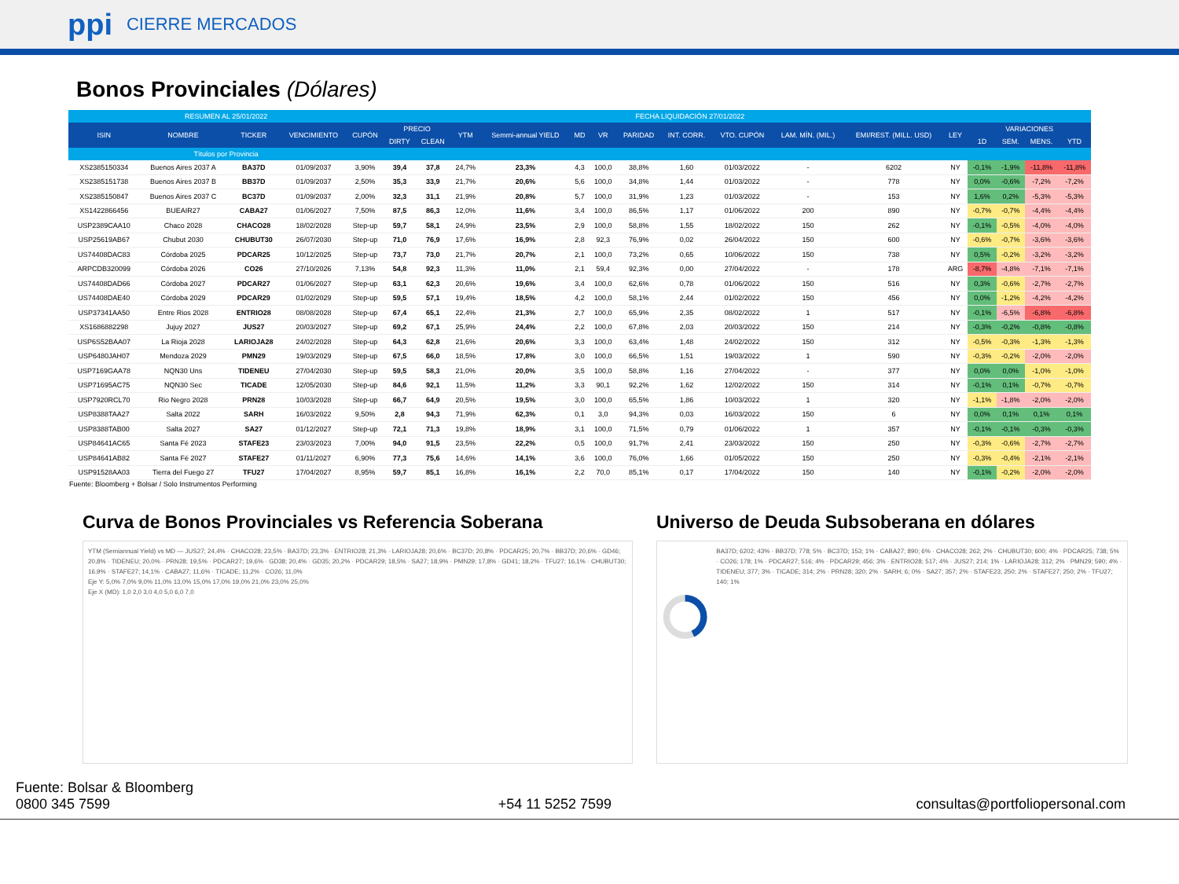ppi CIERRE MERCADOS
Bonos Provinciales (Dólares)
| RESUMEN AL 25/01/2022 | | | | | FECHA LIQUIDACIÓN 27/01/2022 | | | | | | | | | | | | | | | |
| --- | --- | --- | --- | --- | --- | --- | --- | --- | --- | --- | --- | --- | --- | --- | --- | --- | --- | --- | --- | --- |
| ISIN | NOMBRE | TICKER | VENCIMIENTO | CUPÓN | PRECIO | | YTM | Semmi-annual YIELD | MD | VR | PARIDAD | INT. CORR. | VTO. CUPÓN | LAM. MÍN. (MIL.) | EMI/REST. (MILL. USD) | LEY | VARIACIONES | | | |
| | | | | | DIRTY | CLEAN | | | | | | | | | | | 1D | SEM. | MENS. | YTD |
| Títulos por Provincia | | | | | | | | | | | | | | | | | | | | |
| XS2385150334 | Buenos Aires 2037 A | BA37D | 01/09/2037 | 3,90% | 39,4 | 37,8 | 24,7% | 23,3% | 4,3 | 100,0 | 38,8% | 1,60 | 01/03/2022 | - | 6202 | NY | -0,1% | -1,9% | -11,8% | -11,8% |
| XS2385151738 | Buenos Aires 2037 B | BB37D | 01/09/2037 | 2,50% | 35,3 | 33,9 | 21,7% | 20,6% | 5,6 | 100,0 | 34,8% | 1,44 | 01/03/2022 | - | 778 | NY | 0,0% | -0,6% | -7,2% | -7,2% |
| XS2385150847 | Buenos Aires 2037 C | BC37D | 01/09/2037 | 2,00% | 32,3 | 31,1 | 21,9% | 20,8% | 5,7 | 100,0 | 31,9% | 1,23 | 01/03/2022 | - | 153 | NY | 1,6% | 0,2% | -5,3% | -5,3% |
| XS1422866456 | BUEAIR27 | CABA27 | 01/06/2027 | 7,50% | 87,5 | 86,3 | 12,0% | 11,6% | 3,4 | 100,0 | 86,5% | 1,17 | 01/06/2022 | 200 | 890 | NY | -0,7% | -0,7% | -4,4% | -4,4% |
| USP2389CAA10 | Chaco 2028 | CHACO28 | 18/02/2028 | Step-up | 59,7 | 58,1 | 24,9% | 23,5% | 2,9 | 100,0 | 58,8% | 1,55 | 18/02/2022 | 150 | 262 | NY | -0,1% | -0,5% | -4,0% | -4,0% |
| USP25619AB67 | Chubut 2030 | CHUBUT30 | 26/07/2030 | Step-up | 71,0 | 76,9 | 17,6% | 16,9% | 2,8 | 92,3 | 76,9% | 0,02 | 26/04/2022 | 150 | 600 | NY | -0,6% | -0,7% | -3,6% | -3,6% |
| US74408DAC83 | Córdoba 2025 | PDCAR25 | 10/12/2025 | Step-up | 73,7 | 73,0 | 21,7% | 20,7% | 2,1 | 100,0 | 73,2% | 0,65 | 10/06/2022 | 150 | 738 | NY | 0,5% | -0,2% | -3,2% | -3,2% |
| ARPCDB320099 | Córdoba 2026 | CO26 | 27/10/2026 | 7,13% | 54,8 | 92,3 | 11,3% | 11,0% | 2,1 | 59,4 | 92,3% | 0,00 | 27/04/2022 | - | 178 | ARG | -8,7% | -4,8% | -7,1% | -7,1% |
| US74408DAD66 | Córdoba 2027 | PDCAR27 | 01/06/2027 | Step-up | 63,1 | 62,3 | 20,6% | 19,6% | 3,4 | 100,0 | 62,6% | 0,78 | 01/06/2022 | 150 | 516 | NY | 0,3% | -0,6% | -2,7% | -2,7% |
| US74408DAE40 | Córdoba 2029 | PDCAR29 | 01/02/2029 | Step-up | 59,5 | 57,1 | 19,4% | 18,5% | 4,2 | 100,0 | 58,1% | 2,44 | 01/02/2022 | 150 | 456 | NY | 0,0% | -1,2% | -4,2% | -4,2% |
| USP37341AA50 | Entre Rios 2028 | ENTRIO28 | 08/08/2028 | Step-up | 67,4 | 65,1 | 22,4% | 21,3% | 2,7 | 100,0 | 65,9% | 2,35 | 08/02/2022 | 1 | 517 | NY | -0,1% | -6,5% | -6,8% | -6,8% |
| XS1686882298 | Jujuy 2027 | JUS27 | 20/03/2027 | Step-up | 69,2 | 67,1 | 25,9% | 24,4% | 2,2 | 100,0 | 67,8% | 2,03 | 20/03/2022 | 150 | 214 | NY | -0,3% | -0,2% | -0,8% | -0,8% |
| USP6S52BAA07 | La Rioja 2028 | LARIOJA28 | 24/02/2028 | Step-up | 64,3 | 62,8 | 21,6% | 20,6% | 3,3 | 100,0 | 63,4% | 1,48 | 24/02/2022 | 150 | 312 | NY | -0,5% | -0,3% | -1,3% | -1,3% |
| USP6480JAH07 | Mendoza 2029 | PMN29 | 19/03/2029 | Step-up | 67,5 | 66,0 | 18,5% | 17,8% | 3,0 | 100,0 | 66,5% | 1,51 | 19/03/2022 | 1 | 590 | NY | -0,3% | -0,2% | -2,0% | -2,0% |
| USP7169GAA78 | NQN30 Uns | TIDENEU | 27/04/2030 | Step-up | 59,5 | 58,3 | 21,0% | 20,0% | 3,5 | 100,0 | 58,8% | 1,16 | 27/04/2022 | - | 377 | NY | 0,0% | 0,0% | -1,0% | -1,0% |
| USP71695AC75 | NQN30 Sec | TICADE | 12/05/2030 | Step-up | 84,6 | 92,1 | 11,5% | 11,2% | 3,3 | 90,1 | 92,2% | 1,62 | 12/02/2022 | 150 | 314 | NY | -0,1% | 0,1% | -0,7% | -0,7% |
| USP7920RCL70 | Rio Negro 2028 | PRN28 | 10/03/2028 | Step-up | 66,7 | 64,9 | 20,5% | 19,5% | 3,0 | 100,0 | 65,5% | 1,86 | 10/03/2022 | 1 | 320 | NY | -1,1% | -1,8% | -2,0% | -2,0% |
| USP8388TAA27 | Salta 2022 | SARH | 16/03/2022 | 9,50% | 2,8 | 94,3 | 71,9% | 62,3% | 0,1 | 3,0 | 94,3% | 0,03 | 16/03/2022 | 150 | 6 | NY | 0,0% | 0,1% | 0,1% | 0,1% |
| USP8388TAB00 | Salta 2027 | SA27 | 01/12/2027 | Step-up | 72,1 | 71,3 | 19,8% | 18,9% | 3,1 | 100,0 | 71,5% | 0,79 | 01/06/2022 | 1 | 357 | NY | -0,1% | -0,1% | -0,3% | -0,3% |
| USP84641AC65 | Santa Fé 2023 | STAFE23 | 23/03/2023 | 7,00% | 94,0 | 91,5 | 23,5% | 22,2% | 0,5 | 100,0 | 91,7% | 2,41 | 23/03/2022 | 150 | 250 | NY | -0,3% | -0,6% | -2,7% | -2,7% |
| USP84641AB82 | Santa Fé 2027 | STAFE27 | 01/11/2027 | 6,90% | 77,3 | 75,6 | 14,6% | 14,1% | 3,6 | 100,0 | 76,0% | 1,66 | 01/05/2022 | 150 | 250 | NY | -0,3% | -0,4% | -2,1% | -2,1% |
| USP91528AA03 | Tierra del Fuego 27 | TFU27 | 17/04/2027 | 8,95% | 59,7 | 85,1 | 16,8% | 16,1% | 2,2 | 70,0 | 85,1% | 0,17 | 17/04/2022 | 150 | 140 | NY | -0,1% | -0,2% | -2,0% | -2,0% |
Fuente: Bloomberg + Bolsar / Solo Instrumentos Performing
Curva de Bonos Provinciales vs Referencia Soberana
YTM (Semiannual Yield) vs MD — JUS27; 24,4% · CHACO28; 23,5% · BA37D; 23,3% · ENTRIO28; 21,3% · LARIOJA28; 20,6% · BC37D; 20,8% · PDCAR25; 20,7% · BB37D; 20,6% · GD46; 20,8% · TIDENEU; 20,0% · PRN28; 19,5% · PDCAR27; 19,6% · GD38; 20,4% · GD35; 20,2% · PDCAR29; 18,5% · SA27; 18,9% · PMN29; 17,8% · GD41; 18,2% · TFU27; 16,1% · CHUBUT30; 16,9% · STAFE27; 14,1% · CABA27; 11,6% · TICADE; 11,2% · CO26; 11,0%
Eje Y: 5,0% 7,0% 9,0% 11,0% 13,0% 15,0% 17,0% 19,0% 21,0% 23,0% 25,0%
Eje X (MD): 1,0 2,0 3,0 4,0 5,0 6,0 7,0
Universo de Deuda Subsoberana en dólares
BA37D; 6202; 43% · BB37D; 778; 5% · BC37D; 153; 1% · CABA27; 890; 6% · CHACO28; 262; 2% · CHUBUT30; 600; 4% · PDCAR25; 738; 5% · CO26; 178; 1% · PDCAR27; 516; 4% · PDCAR29; 456; 3% · ENTRIO28; 517; 4% · JUS27; 214; 1% · LARIOJA28; 312; 2% · PMN29; 590; 4% · TIDENEU; 377; 3% · TICADE; 314; 2% · PRN28; 320; 2% · SARH; 6; 0% · SA27; 357; 2% · STAFE23; 250; 2% · STAFE27; 250; 2% · TFU27; 140; 1%
Fuente: Bolsar & Bloomberg
0800 345 7599
+54 11 5252 7599
consultas@portfoliopersonal.com